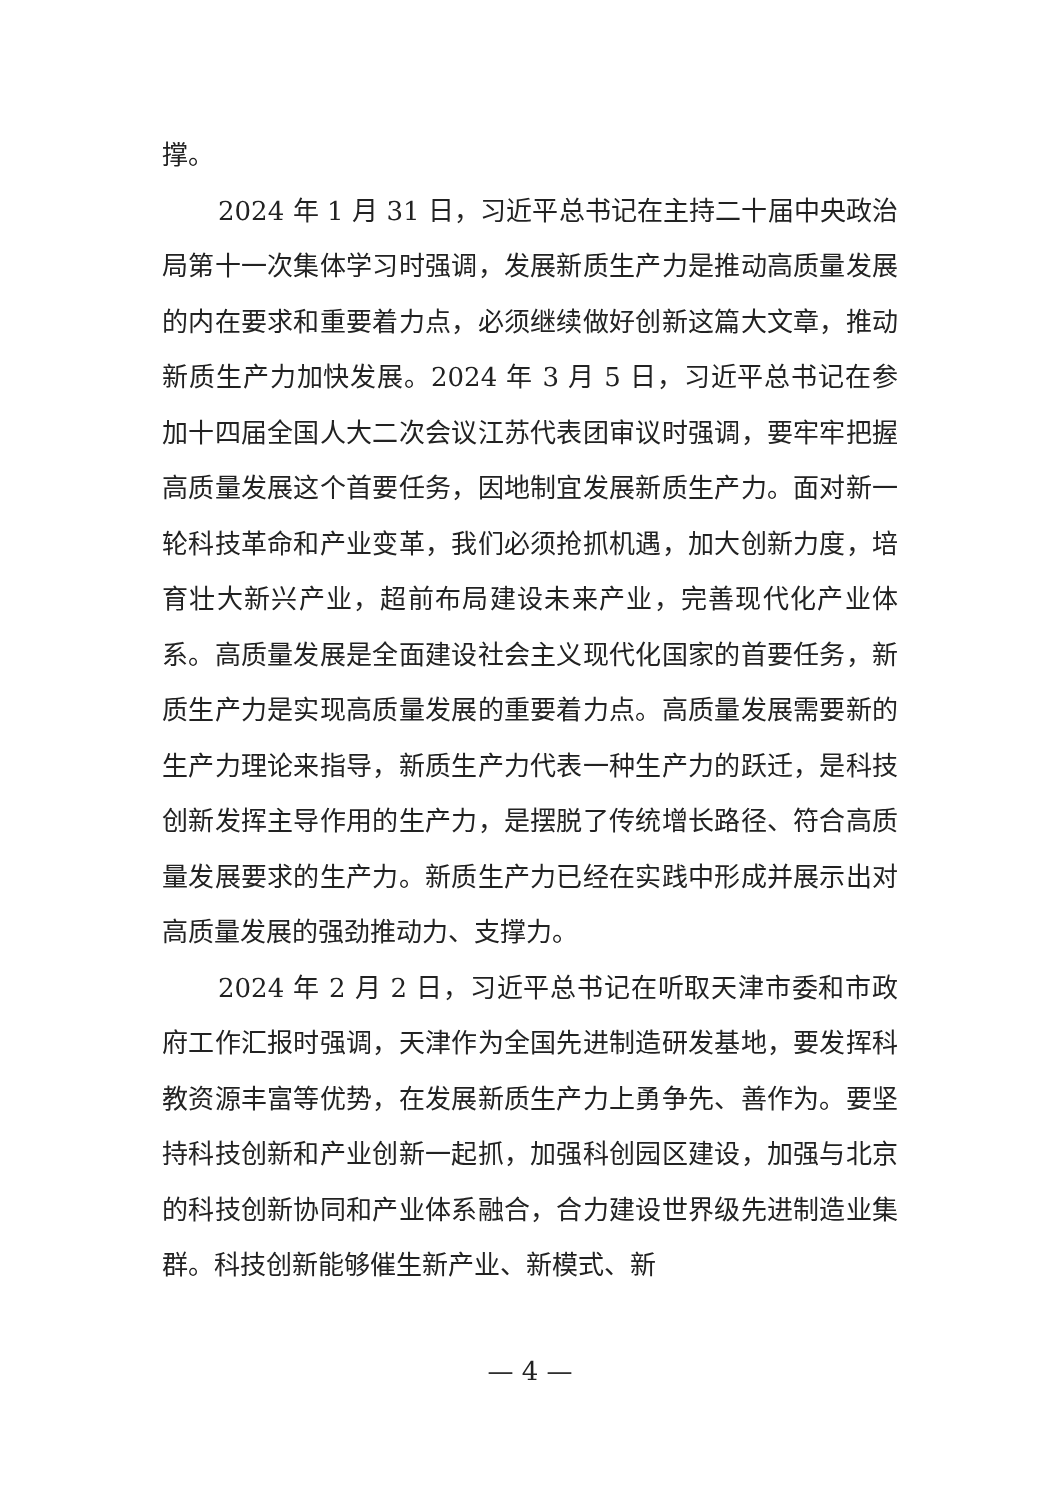撑。
2024 年 1 月 31 日，习近平总书记在主持二十届中央政治局第十一次集体学习时强调，发展新质生产力是推动高质量发展的内在要求和重要着力点，必须继续做好创新这篇大文章，推动新质生产力加快发展。2024 年 3 月 5 日，习近平总书记在参加十四届全国人大二次会议江苏代表团审议时强调，要牢牢把握高质量发展这个首要任务，因地制宜发展新质生产力。面对新一轮科技革命和产业变革，我们必须抢抓机遇，加大创新力度，培育壮大新兴产业，超前布局建设未来产业，完善现代化产业体系。高质量发展是全面建设社会主义现代化国家的首要任务，新质生产力是实现高质量发展的重要着力点。高质量发展需要新的生产力理论来指导，新质生产力代表一种生产力的跃迁，是科技创新发挥主导作用的生产力，是摆脱了传统增长路径、符合高质量发展要求的生产力。新质生产力已经在实践中形成并展示出对高质量发展的强劲推动力、支撑力。
2024 年 2 月 2 日，习近平总书记在听取天津市委和市政府工作汇报时强调，天津作为全国先进制造研发基地，要发挥科教资源丰富等优势，在发展新质生产力上勇争先、善作为。要坚持科技创新和产业创新一起抓，加强科创园区建设，加强与北京的科技创新协同和产业体系融合，合力建设世界级先进制造业集群。科技创新能够催生新产业、新模式、新
— 4 —